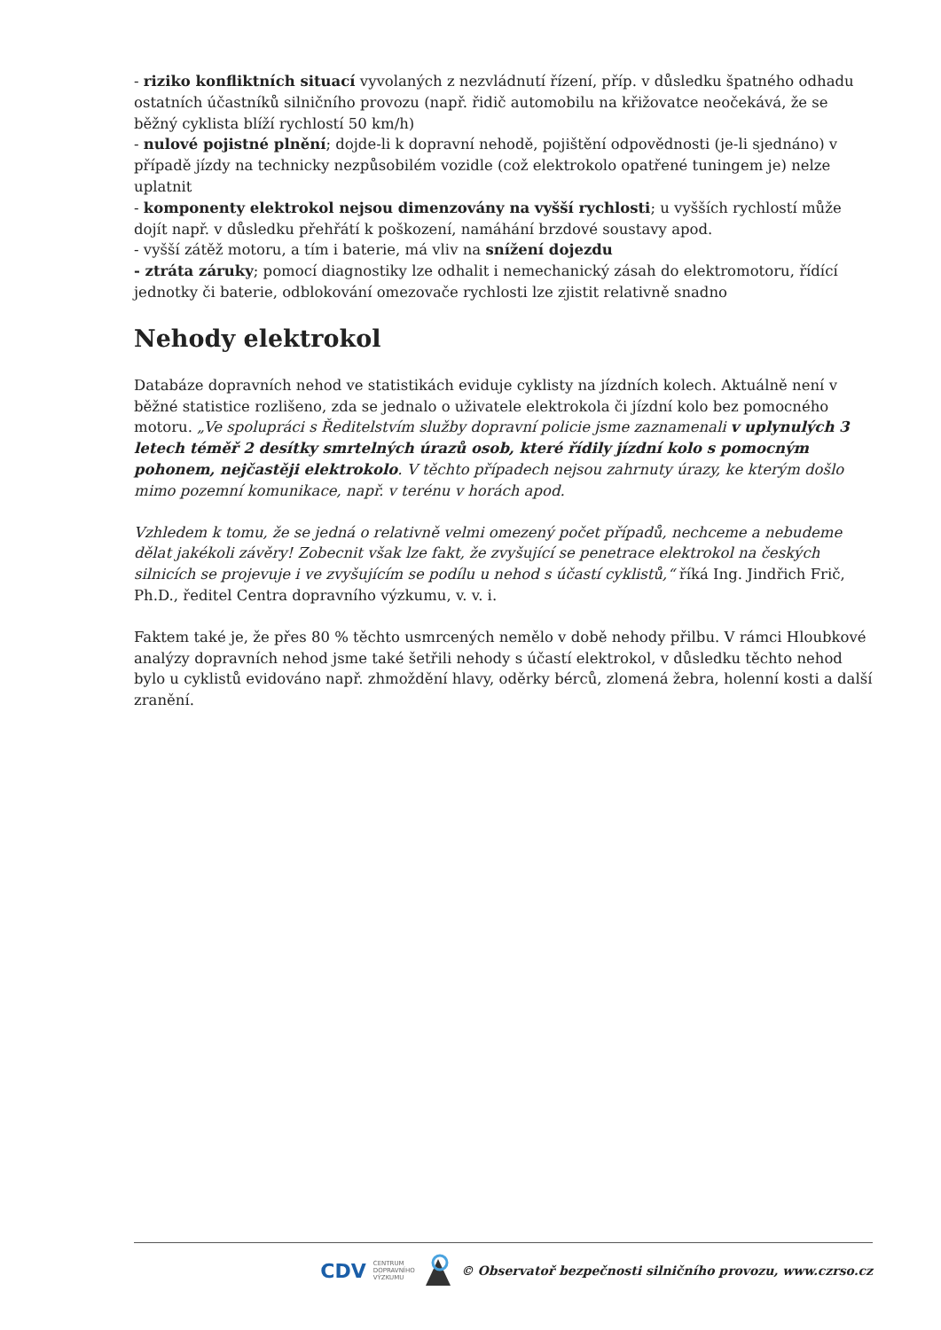- riziko konfliktních situací vyvolaných z nezvládnutí řízení, příp. v důsledku špatného odhadu ostatních účastníků silničního provozu (např. řidič automobilu na křižovatce neočekává, že se běžný cyklista blíží rychlostí 50 km/h)
- nulové pojistné plnění; dojde-li k dopravní nehodě, pojištění odpovědnosti (je-li sjednáno) v případě jízdy na technicky nezpůsobilém vozidle (což elektrokolo opatřené tuningem je) nelze uplatnit
- komponenty elektrokol nejsou dimenzovány na vyšší rychlosti; u vyšších rychlostí může dojít např. v důsledku přehřátí k poškození, namáhání brzdové soustavy apod.
- vyšší zátěž motoru, a tím i baterie, má vliv na snížení dojezdu
- ztráta záruky; pomocí diagnostiky lze odhalit i nemechanický zásah do elektromotoru, řídící jednotky či baterie, odblokování omezovače rychlosti lze zjistit relativně snadno
Nehody elektrokol
Databáze dopravních nehod ve statistikách eviduje cyklisty na jízdních kolech. Aktuálně není v běžné statistice rozlišeno, zda se jednalo o uživatele elektrokola či jízdní kolo bez pomocného motoru. „Ve spolupráci s Ředitelstvím služby dopravní policie jsme zaznamenali v uplynulých 3 letech téměř 2 desítky smrtelných úrazů osob, které řídily jízdní kolo s pomocným pohonem, nejčastěji elektrokolo. V těchto případech nejsou zahrnuty úrazy, ke kterým došlo mimo pozemní komunikace, např. v terénu v horách apod.
Vzhledem k tomu, že se jedná o relativně velmi omezený počet případů, nechceme a nebudeme dělat jakékoli závěry! Zobecnit však lze fakt, že zvyšující se penetrace elektrokol na českých silnicích se projevuje i ve zvyšujícím se podílu u nehod s účastí cyklistů,“ říká Ing. Jindřich Frič, Ph.D., ředitel Centra dopravního výzkumu, v. v. i.
Faktem také je, že přes 80 % těchto usmrcených nemělo v době nehody přilbu. V rámci Hloubkové analýzy dopravních nehod jsme také šetřili nehody s účastí elektrokol, v důsledku těchto nehod bylo u cyklistů evidováno např. zhmoždění hlavy, oděrky bérců, zlomená žebra, holenní kosti a další zranění.
CDV CENTRUM
DOPRAVNÍHO
VÝZKUMU © Observatoř bezpečnosti silničního provozu, www.czrso.cz